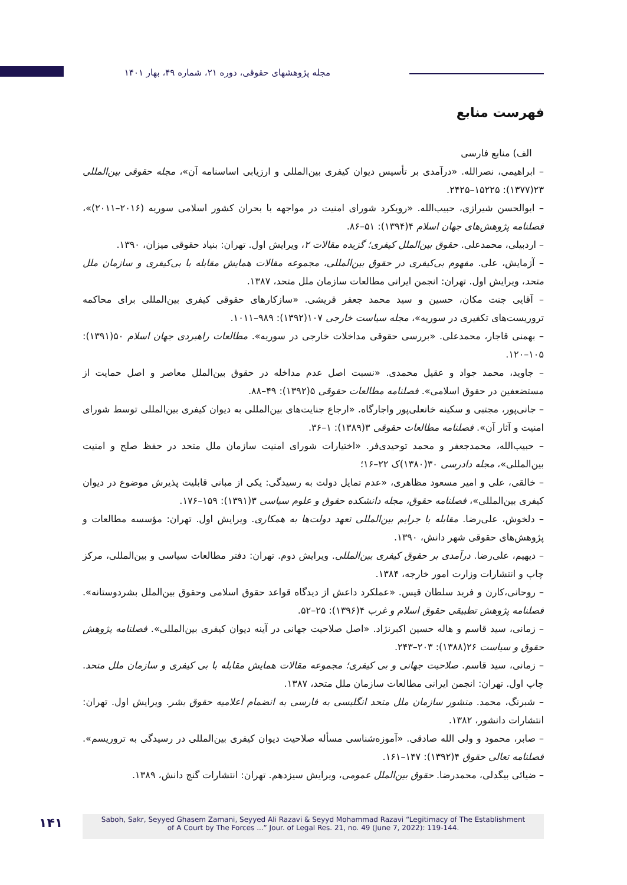مجله پژوهشهای حقوقی، دوره ۲۱، شماره ۴۹، بهار ۱۴۰۱
فهرست منابع
الف) منابع فارسی
– ابراهیمی، نصرالله. «درآمدی بر تأسیس دیوان کیفری بین‌المللی و ارزیابی اساسنامه آن»، مجله حقوقی بین‌المللی ۲۳(۱۳۷۷): ۱۵۲۲۵–۲۴۲۵.
– ابوالحسن شیرازی، حبیب‌الله. «رویکرد شورای امنیت در مواجهه با بحران کشور اسلامی سوریه (۲۰۱۶–۲۰۱۱)»، فصلنامه پژوهش‌های جهان اسلام ۴(۱۳۹۴): ۵۱–۸۶.
– اردبیلی، محمدعلی. حقوق بین‌الملل کیفری؛ گزیده مقالات ۲، ویرایش اول. تهران: بنیاد حقوقی میزان، ۱۳۹۰.
– آزمایش، علی. مفهوم بی‌کیفری در حقوق بین‌المللی، مجموعه مقالات همایش مقابله با بی‌کیفری و سازمان ملل متحد، ویرایش اول. تهران: انجمن ایرانی مطالعات سازمان ملل متحد، ۱۳۸۷.
– آقایی جنت مکان، حسین و سید محمد جعفر قریشی. «سازکارهای حقوقی کیفری بین‌المللی برای محاکمه تروریست‌های تکفیری در سوریه»، مجله سیاست خارجی ۱۰۷(۱۳۹۲): ۹۸۹–۱۰۱۱.
– بهمنی قاجار، محمدعلی. «بررسی حقوقی مداخلات خارجی در سوریه». مطالعات راهبردی جهان اسلام ۵۰(۱۳۹۱): ۱۰۵–۱۲۰.
– جاوید، محمد جواد و عقیل محمدی. «نسبت اصل عدم مداخله در حقوق بین‌الملل معاصر و اصل حمایت از مستضعفین در حقوق اسلامی». فصلنامه مطالعات حقوقی ۵(۱۳۹۲): ۴۹–۸۸.
– جانی‌پور، مجتبی و سکینه خانعلی‌پور واجارگاه. «ارجاع جنایت‌های بین‌المللی به دیوان کیفری بین‌المللی توسط شورای امنیت و آثار آن». فصلنامه مطالعات حقوقی ۳(۱۳۸۹): ۱–۳۶.
– حبیب‌الله، محمدجعفر و محمد توحیدی‌فر. «اختیارات شورای امنیت سازمان ملل متحد در حفظ صلح و امنیت بین‌المللی»، مجله دادرسی ۳۰(۱۳۸۰)ک ۲۲–۱۶؛
– خالقی، علی و امیر مسعود مظاهری، «عدم تمایل دولت به رسیدگی: یکی از مبانی قابلیت پذیرش موضوع در دیوان کیفری بین‌المللی»، فصلنامه حقوق، مجله دانشکده حقوق و علوم سیاسی ۳(۱۳۹۱): ۱۵۹–۱۷۶.
– دلخوش، علی‌رضا. مقابله با جرایم بین‌المللی تعهد دولت‌ها به همکاری. ویرایش اول. تهران: مؤسسه مطالعات و پژوهش‌های حقوقی شهر دانش، ۱۳۹۰.
– دیهیم، علی‌رضا. درآمدی بر حقوق کیفری بین‌المللی. ویرایش دوم. تهران: دفتر مطالعات سیاسی و بین‌المللی، مرکز چاپ و انتشارات وزارت امور خارجه، ۱۳۸۴.
– روحانی،کارن و فرید سلطان قیس. «عملکرد داعش از دیدگاه قواعد حقوق اسلامی وحقوق بین‌الملل بشردوستانه». فصلنامه پژوهش تطبیقی حقوق اسلام و غرب ۴(۱۳۹۶): ۲۵–۵۲.
– زمانی، سید قاسم و هاله حسین اکبرنژاد. «اصل صلاحیت جهانی در آینه دیوان کیفری بین‌المللی». فصلنامه پژوهش حقوق و سیاست ۲۶(۱۳۸۸): ۲۰۳–۲۴۳.
– زمانی، سید قاسم. صلاحیت جهانی و بی کیفری؛ مجموعه مقالات همایش مقابله با بی کیفری و سازمان ملل متحد. چاپ اول. تهران: انجمن ایرانی مطالعات سازمان ملل متحد، ۱۳۸۷.
– شبرنگ، محمد. منشور سازمان ملل متحد انگلیسی به فارسی به انضمام اعلامیه حقوق بشر. ویرایش اول. تهران: انتشارات دانشور، ۱۳۸۲.
– صابر، محمود و ولی الله صادقی. «آموزه‌شناسی مسأله صلاحیت دیوان کیفری بین‌المللی در رسیدگی به تروریسم». فصلنامه تعالی حقوق ۴(۱۳۹۲): ۱۴۷–۱۶۱.
– ضیائی بیگدلی، محمدرضا. حقوق بین‌الملل عمومی، ویرایش سیزدهم. تهران: انتشارات گنج دانش، ۱۳۸۹.
۱۴۱
Saboh, Sakr, Seyyed Ghasem Zamani, Seyyed Ali Razavi & Seyyd Mohammad Razavi “Legitimacy of The Establishment
of A Court by The Forces ...” Jour. of Legal Res. 21, no. 49 (June 7, 2022): 119-144.